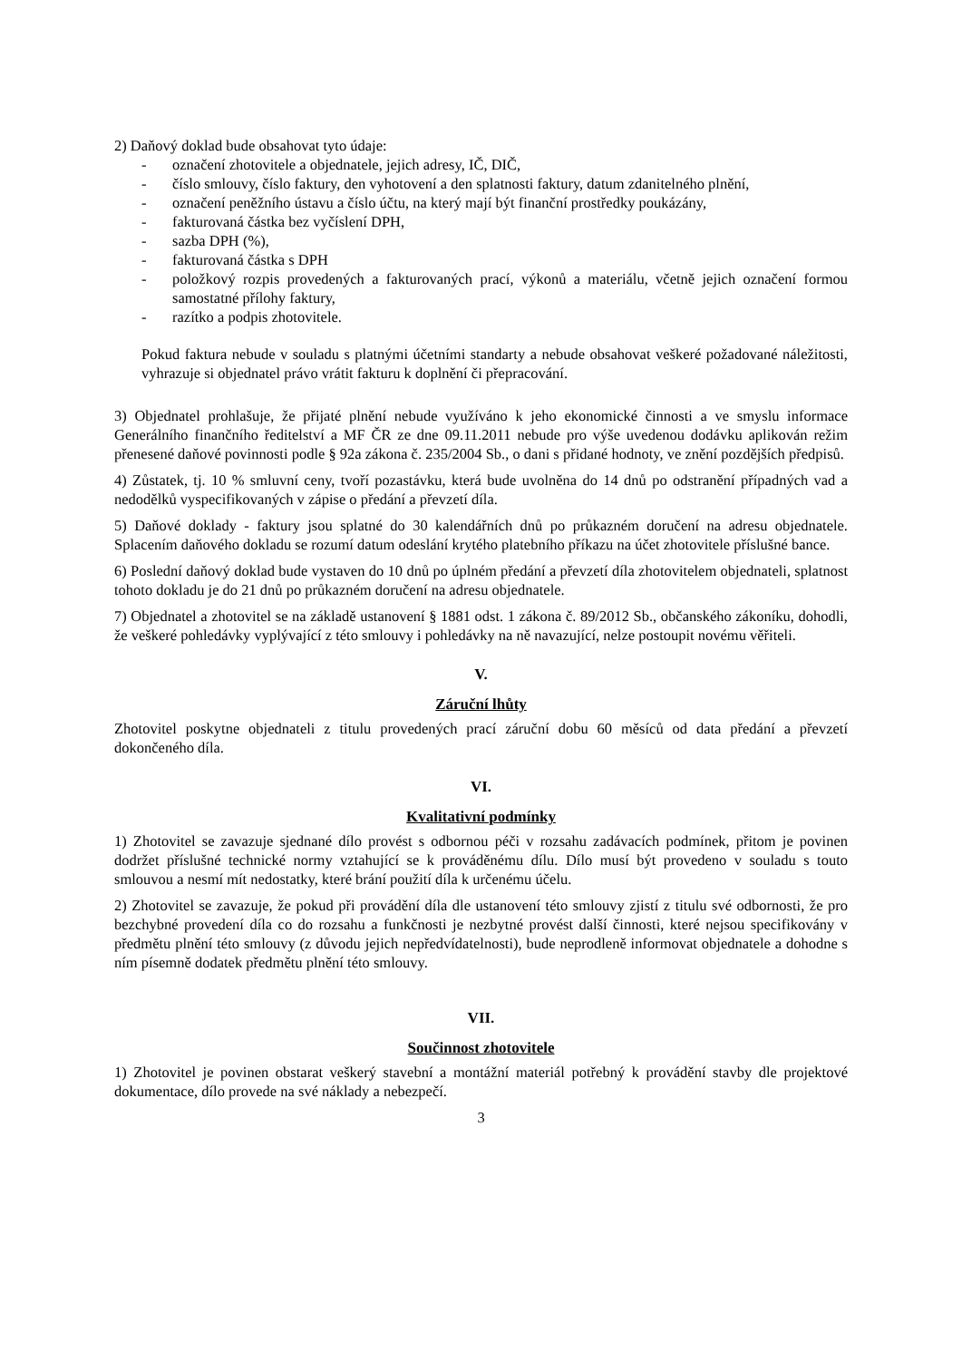2) Daňový doklad bude obsahovat tyto údaje:
- označení zhotovitele a objednatele, jejich adresy, IČ, DIČ,
- číslo smlouvy, číslo faktury, den vyhotovení a den splatnosti faktury, datum zdanitelného plnění,
- označení peněžního ústavu a číslo účtu, na který mají být finanční prostředky poukázány,
- fakturovaná částka bez vyčíslení DPH,
- sazba DPH (%),
- fakturovaná částka s DPH
- položkový rozpis provedených a fakturovaných prací, výkonů a materiálu, včetně jejich označení formou samostatné přílohy faktury,
- razítko a podpis zhotovitele.
Pokud faktura nebude v souladu s platnými účetními standarty a nebude obsahovat veškeré požadované náležitosti, vyhrazuje si objednatel právo vrátit fakturu k doplnění či přepracování.
3) Objednatel prohlašuje, že přijaté plnění nebude využíváno k jeho ekonomické činnosti a ve smyslu informace Generálního finančního ředitelství a MF ČR ze dne 09.11.2011 nebude pro výše uvedenou dodávku aplikován režim přenesené daňové povinnosti podle § 92a zákona č. 235/2004 Sb., o dani s přidané hodnoty, ve znění pozdějších předpisů.
4) Zůstatek, tj. 10 % smluvní ceny, tvoří pozastávku, která bude uvolněna do 14 dnů po odstranění případných vad a nedodělků vyspecifikovaných v zápise o předání a převzetí díla.
5) Daňové doklady - faktury jsou splatné do 30 kalendářních dnů po průkazném doručení na adresu objednatele. Splacením daňového dokladu se rozumí datum odeslání krytého platebního příkazu na účet zhotovitele příslušné bance.
6) Poslední daňový doklad bude vystaven do 10 dnů po úplném předání a převzetí díla zhotovitelem objednateli, splatnost tohoto dokladu je do 21 dnů po průkazném doručení na adresu objednatele.
7) Objednatel a zhotovitel se na základě ustanovení § 1881 odst. 1 zákona č. 89/2012 Sb., občanského zákoníku, dohodli, že veškeré pohledávky vyplývající z této smlouvy i pohledávky na ně navazující, nelze postoupit novému věřiteli.
V.
Záruční lhůty
Zhotovitel poskytne objednateli z titulu provedených prací záruční dobu 60 měsíců od data předání a převzetí dokončeného díla.
VI.
Kvalitativní podmínky
1) Zhotovitel se zavazuje sjednané dílo provést s odbornou péči v rozsahu zadávacích podmínek, přitom je povinen dodržet příslušné technické normy vztahující se k prováděnému dílu. Dílo musí být provedeno v souladu s touto smlouvou a nesmí mít nedostatky, které brání použití díla k určenému účelu.
2) Zhotovitel se zavazuje, že pokud při provádění díla dle ustanovení této smlouvy zjistí z titulu své odbornosti, že pro bezchybné provedení díla co do rozsahu a funkčnosti je nezbytné provést další činnosti, které nejsou specifikovány v předmětu plnění této smlouvy (z důvodu jejich nepředvídatelnosti), bude neprodleně informovat objednatele a dohodne s ním písemně dodatek předmětu plnění této smlouvy.
VII.
Součinnost zhotovitele
1) Zhotovitel je povinen obstarat veškerý stavební a montážní materiál potřebný k provádění stavby dle projektové dokumentace, dílo provede na své náklady a nebezpečí.
3